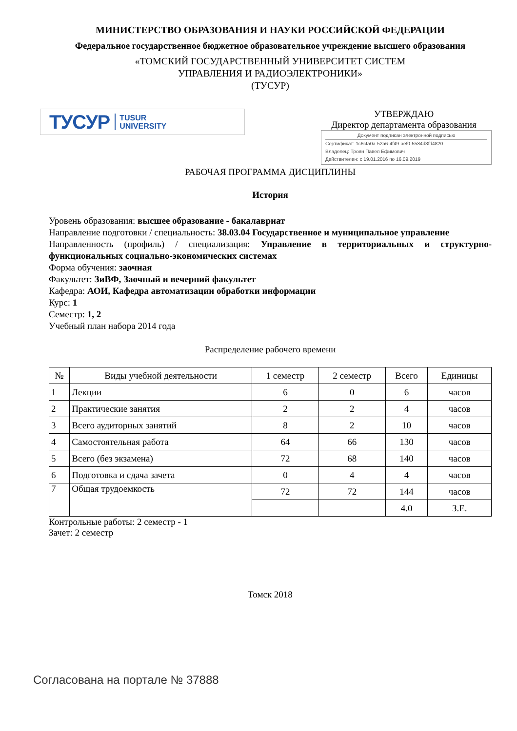МИНИСТЕРСТВО ОБРАЗОВАНИЯ И НАУКИ РОССИЙСКОЙ ФЕДЕРАЦИИ
Федеральное государственное бюджетное образовательное учреждение высшего образования
«ТОМСКИЙ ГОСУДАРСТВЕННЫЙ УНИВЕРСИТЕТ СИСТЕМ
УПРАВЛЕНИЯ И РАДИОЭЛЕКТРОНИКИ»
(ТУСУР)
ТУСУР TUSUR
UNIVERSITY
УТВЕРЖДАЮ
Директор департамента образования
Документ подписан электронной подписью
Сертификат: 1c6cfa0a-52a6-4f49-aef0-5584d3fd4820
Владелец: Троян Павел Ефимович
Действителен: с 19.01.2016 по 16.09.2019
РАБОЧАЯ ПРОГРАММА ДИСЦИПЛИНЫ
История
Уровень образования: высшее образование - бакалавриат
Направление подготовки / специальность: 38.03.04 Государственное и муниципальное управление
Направленность (профиль) / специализация: Управление в территориальных и структурно-функциональных социально-экономических системах
Форма обучения: заочная
Факультет: ЗиВФ, Заочный и вечерний факультет
Кафедра: АОИ, Кафедра автоматизации обработки информации
Курс: 1
Семестр: 1, 2
Учебный план набора 2014 года
Распределение рабочего времени
| № | Виды учебной деятельности | 1 семестр | 2 семестр | Всего | Единицы |
| --- | --- | --- | --- | --- | --- |
| 1 | Лекции | 6 | 0 | 6 | часов |
| 2 | Практические занятия | 2 | 2 | 4 | часов |
| 3 | Всего аудиторных занятий | 8 | 2 | 10 | часов |
| 4 | Самостоятельная работа | 64 | 66 | 130 | часов |
| 5 | Всего (без экзамена) | 72 | 68 | 140 | часов |
| 6 | Подготовка и сдача зачета | 0 | 4 | 4 | часов |
| 7 | Общая трудоемкость | 72 | 72 | 144 | часов |
| | | | | 4.0 | З.Е. |
Контрольные работы: 2 семестр - 1
Зачет: 2 семестр
Томск 2018
Согласована на портале № 37888